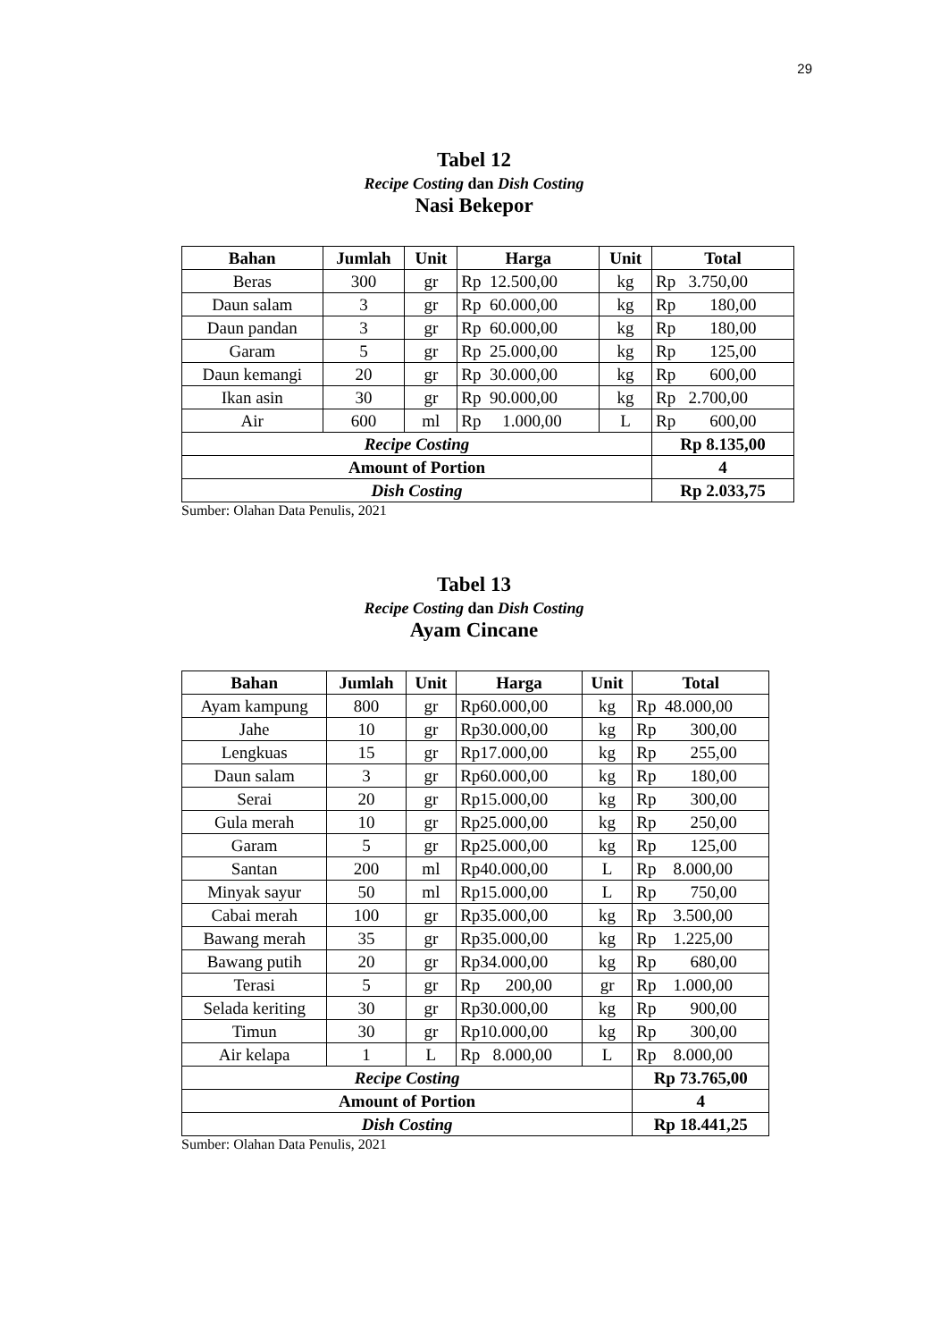29
Tabel 12
Recipe Costing dan Dish Costing
Nasi Bekepor
| Bahan | Jumlah | Unit | Harga | Unit | Total |
| --- | --- | --- | --- | --- | --- |
| Beras | 300 | gr | Rp 12.500,00 | kg | Rp 3.750,00 |
| Daun salam | 3 | gr | Rp 60.000,00 | kg | Rp 180,00 |
| Daun pandan | 3 | gr | Rp 60.000,00 | kg | Rp 180,00 |
| Garam | 5 | gr | Rp 25.000,00 | kg | Rp 125,00 |
| Daun kemangi | 20 | gr | Rp 30.000,00 | kg | Rp 600,00 |
| Ikan asin | 30 | gr | Rp 90.000,00 | kg | Rp 2.700,00 |
| Air | 600 | ml | Rp 1.000,00 | L | Rp 600,00 |
| Recipe Costing | | | | | Rp 8.135,00 |
| Amount of Portion | | | | | 4 |
| Dish Costing | | | | | Rp 2.033,75 |
Sumber: Olahan Data Penulis, 2021
Tabel 13
Recipe Costing dan Dish Costing
Ayam Cincane
| Bahan | Jumlah | Unit | Harga | Unit | Total |
| --- | --- | --- | --- | --- | --- |
| Ayam kampung | 800 | gr | Rp60.000,00 | kg | Rp 48.000,00 |
| Jahe | 10 | gr | Rp30.000,00 | kg | Rp 300,00 |
| Lengkuas | 15 | gr | Rp17.000,00 | kg | Rp 255,00 |
| Daun salam | 3 | gr | Rp60.000,00 | kg | Rp 180,00 |
| Serai | 20 | gr | Rp15.000,00 | kg | Rp 300,00 |
| Gula merah | 10 | gr | Rp25.000,00 | kg | Rp 250,00 |
| Garam | 5 | gr | Rp25.000,00 | kg | Rp 125,00 |
| Santan | 200 | ml | Rp40.000,00 | L | Rp 8.000,00 |
| Minyak sayur | 50 | ml | Rp15.000,00 | L | Rp 750,00 |
| Cabai merah | 100 | gr | Rp35.000,00 | kg | Rp 3.500,00 |
| Bawang merah | 35 | gr | Rp35.000,00 | kg | Rp 1.225,00 |
| Bawang putih | 20 | gr | Rp34.000,00 | kg | Rp 680,00 |
| Terasi | 5 | gr | Rp 200,00 | gr | Rp 1.000,00 |
| Selada keriting | 30 | gr | Rp30.000,00 | kg | Rp 900,00 |
| Timun | 30 | gr | Rp10.000,00 | kg | Rp 300,00 |
| Air kelapa | 1 | L | Rp 8.000,00 | L | Rp 8.000,00 |
| Recipe Costing | | | | | Rp 73.765,00 |
| Amount of Portion | | | | | 4 |
| Dish Costing | | | | | Rp 18.441,25 |
Sumber: Olahan Data Penulis, 2021